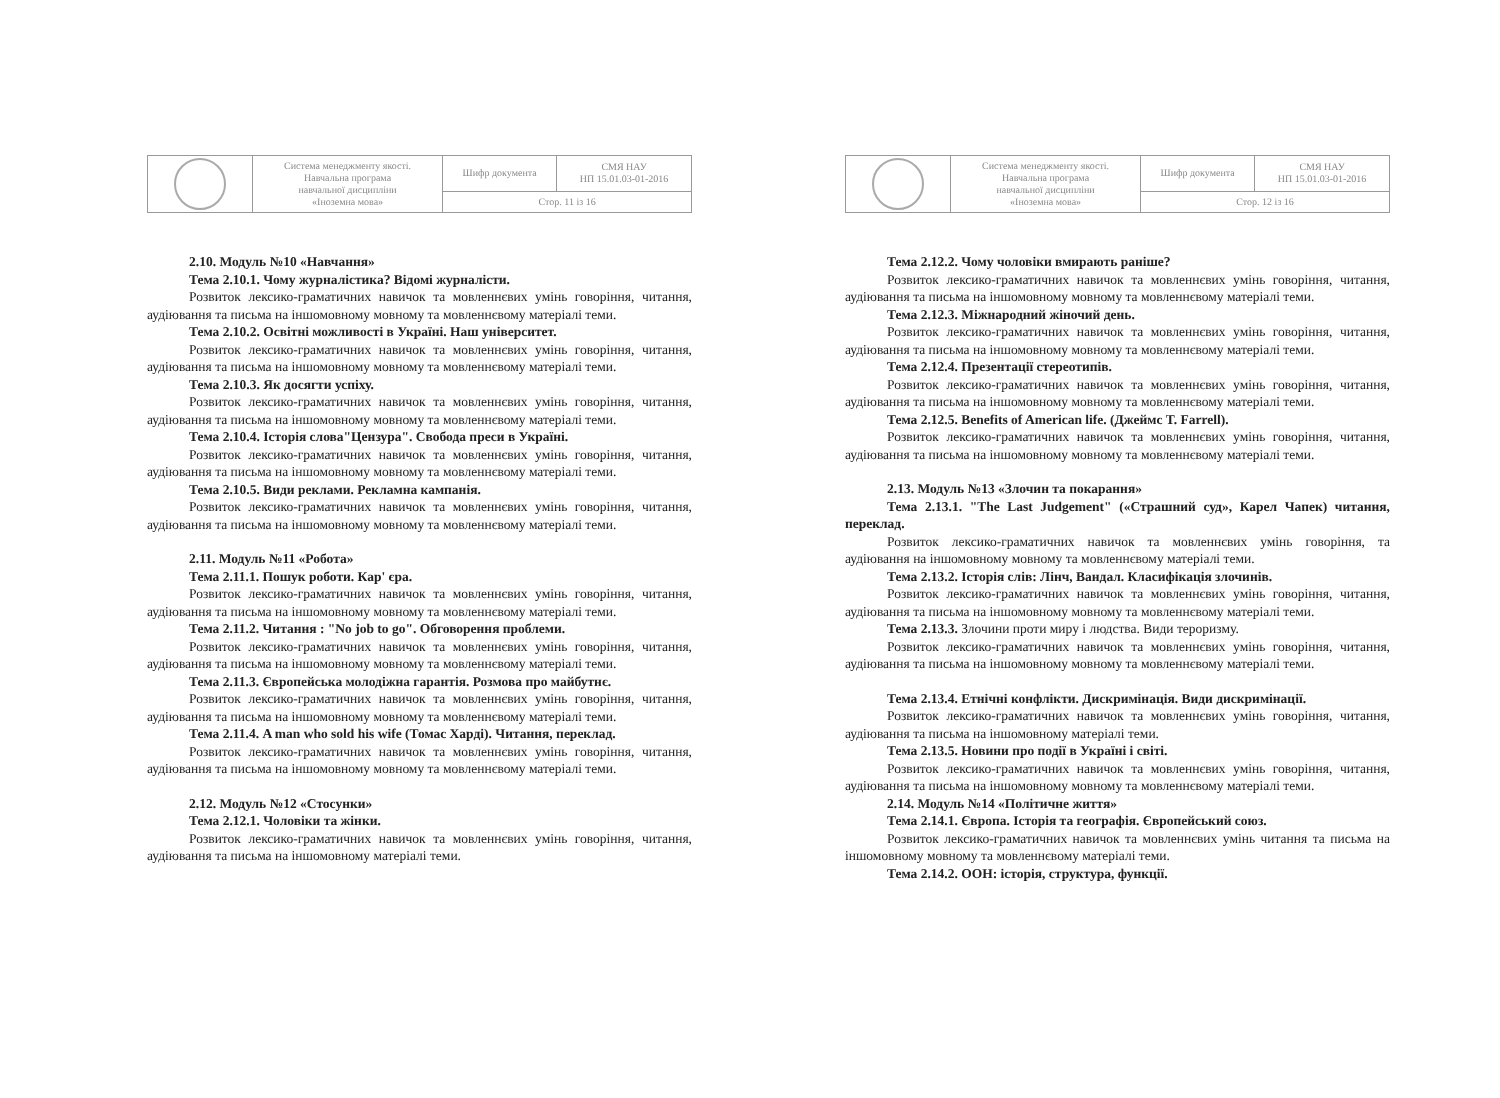| | Система менеджменту якості. Навчальна програма навчальної дисципліни «Іноземна мова» | Шифр документа | СМЯ НАУ НП 15.01.03-01-2016 |
| | | Стор. 11 із 16 | |
2.10. Модуль №10 «Навчання»
Тема 2.10.1. Чому журналістика? Відомі журналісти.
Розвиток лексико-граматичних навичок та мовленнєвих умінь говоріння, читання, аудіювання та письма на іншомовному мовному та мовленнєвому матеріалі теми.
Тема 2.10.2. Освітні можливості в Україні. Наш університет.
Розвиток лексико-граматичних навичок та мовленнєвих умінь говоріння, читання, аудіювання та письма на іншомовному мовному та мовленнєвому матеріалі теми.
Тема 2.10.3. Як досягти успіху.
Розвиток лексико-граматичних навичок та мовленнєвих умінь говоріння, читання, аудіювання та письма на іншомовному мовному та мовленнєвому матеріалі теми.
Тема 2.10.4. Історія слова"Цензура". Свобода преси в Україні.
Розвиток лексико-граматичних навичок та мовленнєвих умінь говоріння, читання, аудіювання та письма на іншомовному мовному та мовленнєвому матеріалі теми.
Тема 2.10.5. Види реклами. Рекламна кампанія.
Розвиток лексико-граматичних навичок та мовленнєвих умінь говоріння, читання, аудіювання та письма на іншомовному мовному та мовленнєвому матеріалі теми.
2.11. Модуль №11 «Робота»
Тема 2.11.1. Пошук роботи. Кар' єра.
Розвиток лексико-граматичних навичок та мовленнєвих умінь говоріння, читання, аудіювання та письма на іншомовному мовному та мовленнєвому матеріалі теми.
Тема 2.11.2. Читання : "No job to go". Обговорення проблеми.
Розвиток лексико-граматичних навичок та мовленнєвих умінь говоріння, читання, аудіювання та письма на іншомовному мовному та мовленнєвому матеріалі теми.
Тема 2.11.3. Європейська молодіжна гарантія. Розмова про майбутнє.
Розвиток лексико-граматичних навичок та мовленнєвих умінь говоріння, читання, аудіювання та письма на іншомовному мовному та мовленнєвому матеріалі теми.
Тема 2.11.4. A man who sold his wife (Томас Харді). Читання, переклад.
Розвиток лексико-граматичних навичок та мовленнєвих умінь говоріння, читання, аудіювання та письма на іншомовному мовному та мовленнєвому матеріалі теми.
2.12. Модуль №12 «Стосунки»
Тема 2.12.1. Чоловіки та жінки.
Розвиток лексико-граматичних навичок та мовленнєвих умінь говоріння, читання, аудіювання та письма на іншомовному матеріалі теми.
| | Система менеджменту якості. Навчальна програма навчальної дисципліни «Іноземна мова» | Шифр документа | СМЯ НАУ НП 15.01.03-01-2016 |
| | | Стор. 12 із 16 | |
Тема 2.12.2. Чому чоловіки вмирають раніше?
Розвиток лексико-граматичних навичок та мовленнєвих умінь говоріння, читання, аудіювання та письма на іншомовному мовному та мовленнєвому матеріалі теми.
Тема 2.12.3. Міжнародний жіночий день.
Розвиток лексико-граматичних навичок та мовленнєвих умінь говоріння, читання, аудіювання та письма на іншомовному мовному та мовленнєвому матеріалі теми.
Тема 2.12.4. Презентації стереотипів.
Розвиток лексико-граматичних навичок та мовленнєвих умінь говоріння, читання, аудіювання та письма на іншомовному мовному та мовленнєвому матеріалі теми.
Тема 2.12.5. Benefits of American life. (Джеймс T. Farrell).
Розвиток лексико-граматичних навичок та мовленнєвих умінь говоріння, читання, аудіювання та письма на іншомовному мовному та мовленнєвому матеріалі теми.
2.13. Модуль №13 «Злочин та покарання»
Тема 2.13.1. "The Last Judgement" («Страшний суд», Карел Чапек) читання, переклад.
Розвиток лексико-граматичних навичок та мовленнєвих умінь говоріння, та аудіювання на іншомовному мовному та мовленнєвому матеріалі теми.
Тема 2.13.2. Історія слів: Лінч, Вандал. Класифікація злочинів.
Розвиток лексико-граматичних навичок та мовленнєвих умінь говоріння, читання, аудіювання та письма на іншомовному мовному та мовленнєвому матеріалі теми.
Тема 2.13.3. Злочини проти миру і людства. Види тероризму.
Розвиток лексико-граматичних навичок та мовленнєвих умінь говоріння, читання, аудіювання та письма на іншомовному мовному та мовленнєвому матеріалі теми.
Тема 2.13.4. Етнічні конфлікти. Дискримінація. Види дискримінації.
Розвиток лексико-граматичних навичок та мовленнєвих умінь говоріння, читання, аудіювання та письма на іншомовному матеріалі теми.
Тема 2.13.5. Новини про події в Україні і світі.
Розвиток лексико-граматичних навичок та мовленнєвих умінь говоріння, читання, аудіювання та письма на іншомовному мовному та мовленнєвому матеріалі теми.
2.14. Модуль №14 «Політичне життя»
Тема 2.14.1. Європа. Історія та географія. Європейський союз.
Розвиток лексико-граматичних навичок та мовленнєвих умінь читання та письма на іншомовному мовному та мовленнєвому матеріалі теми.
Тема 2.14.2. ООН: історія, структура, функції.